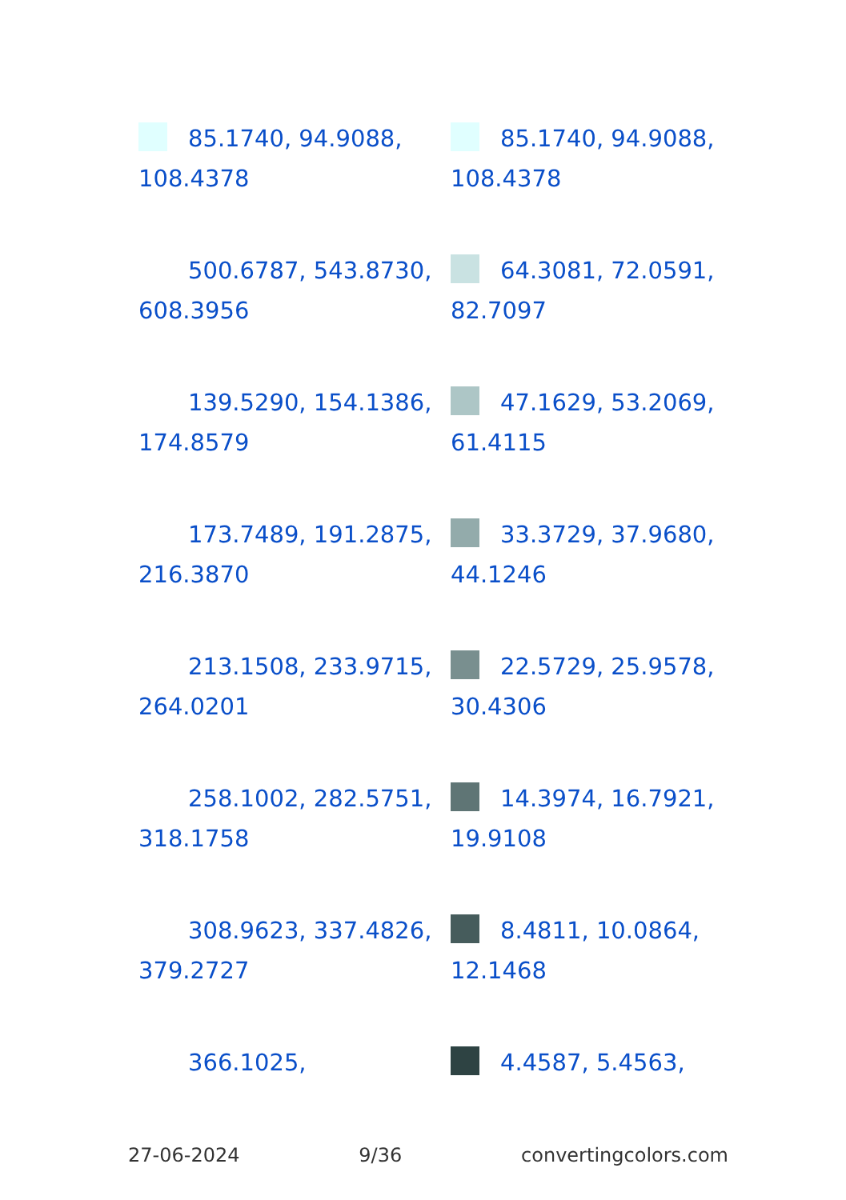85.1740, 94.9088, 108.4378
85.1740, 94.9088, 108.4378
500.6787, 543.8730, 608.3956
64.3081, 72.0591, 82.7097
139.5290, 154.1386, 174.8579
47.1629, 53.2069, 61.4115
173.7489, 191.2875, 216.3870
33.3729, 37.9680, 44.1246
213.1508, 233.9715, 264.0201
22.5729, 25.9578, 30.4306
258.1002, 282.5751, 318.1758
14.3974, 16.7921, 19.9108
308.9623, 337.4826, 379.2727
8.4811, 10.0864, 12.1468
366.1025,
4.4587, 5.4563,
27-06-2024 9/36 convertingcolors.com